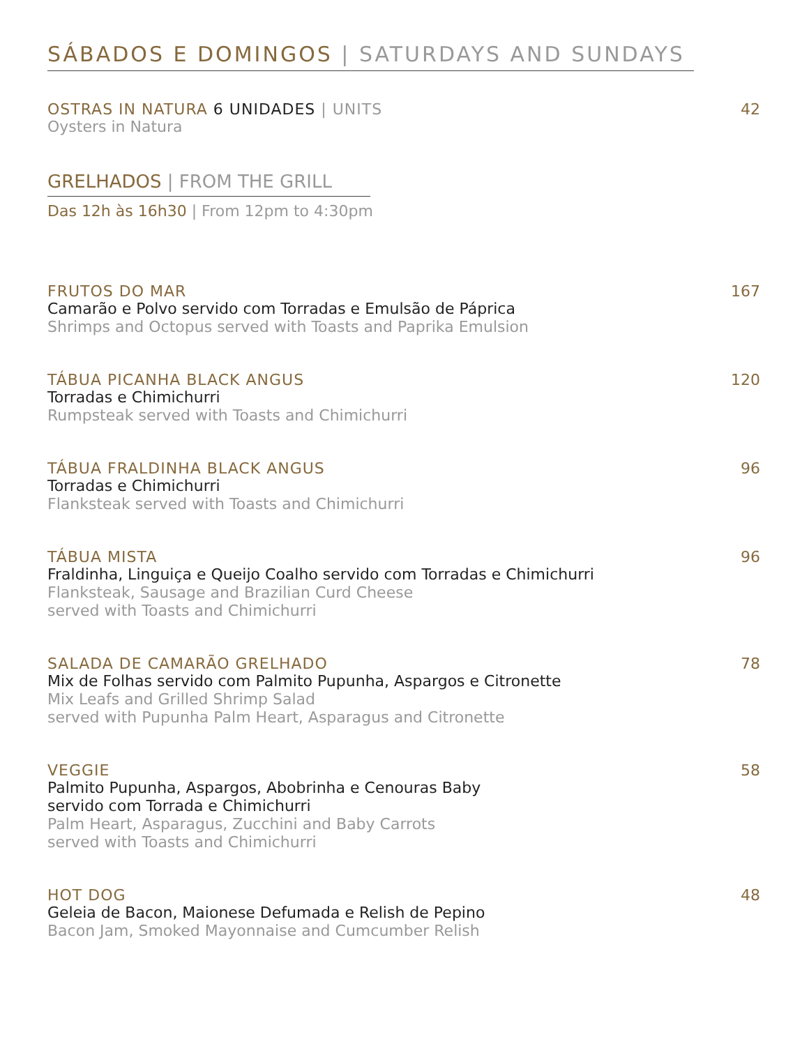SÁBADOS E DOMINGOS | SATURDAYS AND SUNDAYS
OSTRAS IN NATURA 6 UNIDADES | UNITS
Oysters in Natura
42
GRELHADOS | FROM THE GRILL
Das 12h às 16h30 | From 12pm to 4:30pm
FRUTOS DO MAR
Camarão e Polvo servido com Torradas e Emulsão de Páprica
Shrimps and Octopus served with Toasts and Paprika Emulsion
167
TÁBUA PICANHA BLACK ANGUS
Torradas e Chimichurri
Rumpsteak served with Toasts and Chimichurri
120
TÁBUA FRALDINHA BLACK ANGUS
Torradas e Chimichurri
Flanksteak served with Toasts and Chimichurri
96
TÁBUA MISTA
Fraldinha, Linguiça e Queijo Coalho servido com Torradas e Chimichurri
Flanksteak, Sausage and Brazilian Curd Cheese
served with Toasts and Chimichurri
96
SALADA DE CAMARÃO GRELHADO
Mix de Folhas servido com Palmito Pupunha, Aspargos e Citronette
Mix Leafs and Grilled Shrimp Salad
served with Pupunha Palm Heart, Asparagus and Citronette
78
VEGGIE
Palmito Pupunha, Aspargos, Abobrinha e Cenouras Baby
servido com Torrada e Chimichurri
Palm Heart, Asparagus, Zucchini and Baby Carrots
served with Toasts and Chimichurri
58
HOT DOG
Geleia de Bacon, Maionese Defumada e Relish de Pepino
Bacon Jam, Smoked Mayonnaise and Cumcumber Relish
48